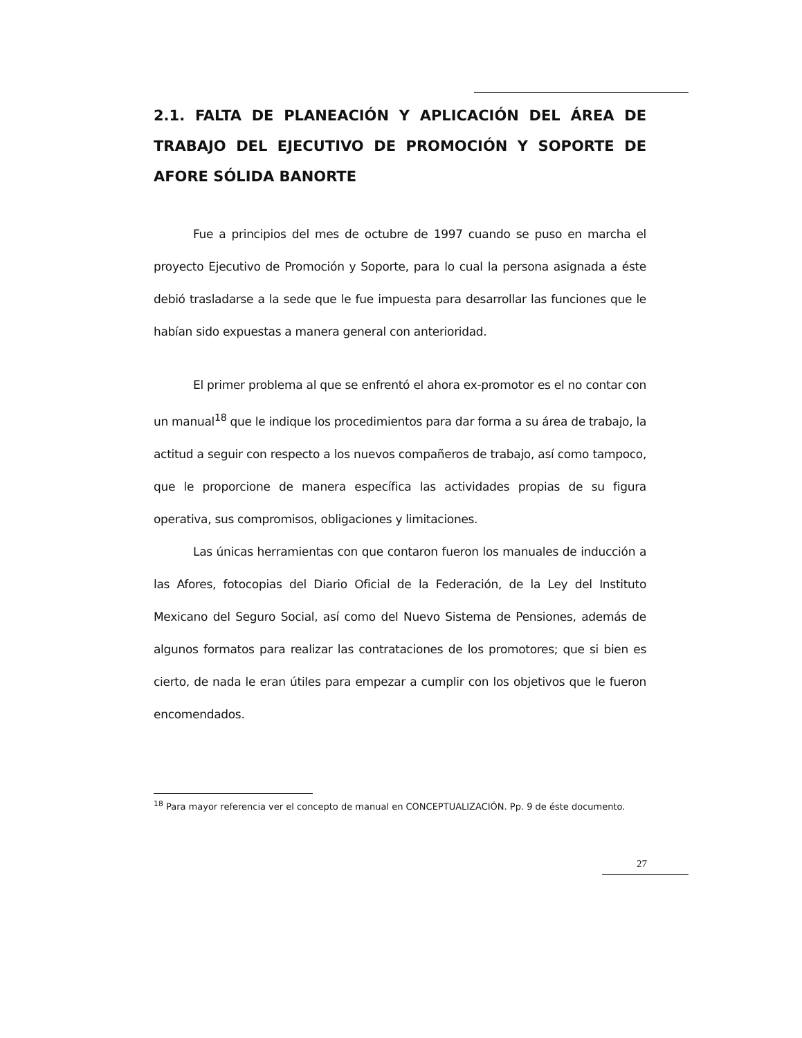2.1. FALTA DE PLANEACIÓN Y APLICACIÓN DEL ÁREA DE TRABAJO DEL EJECUTIVO DE PROMOCIÓN Y SOPORTE DE AFORE SÓLIDA BANORTE
Fue a principios del mes de octubre de 1997 cuando se puso en marcha el proyecto Ejecutivo de Promoción y Soporte, para lo cual la persona asignada a éste debió trasladarse a la sede que le fue impuesta para desarrollar las funciones que le habían sido expuestas a manera general con anterioridad.
El primer problema al que se enfrentó el ahora ex-promotor es el no contar con un manual<sup>18</sup> que le indique los procedimientos para dar forma a su área de trabajo, la actitud a seguir con respecto a los nuevos compañeros de trabajo, así como tampoco, que le proporcione de manera específica las actividades propias de su figura operativa, sus compromisos, obligaciones y limitaciones.
Las únicas herramientas con que contaron fueron los manuales de inducción a las Afores, fotocopias del Diario Oficial de la Federación, de la Ley del Instituto Mexicano del Seguro Social, así como del Nuevo Sistema de Pensiones, además de algunos formatos para realizar las contrataciones de los promotores; que si bien es cierto, de nada le eran útiles para empezar a cumplir con los objetivos que le fueron encomendados.
<sup>18</sup> Para mayor referencia ver el concepto de manual en CONCEPTUALIZACIÓN. Pp. 9 de éste documento.
27